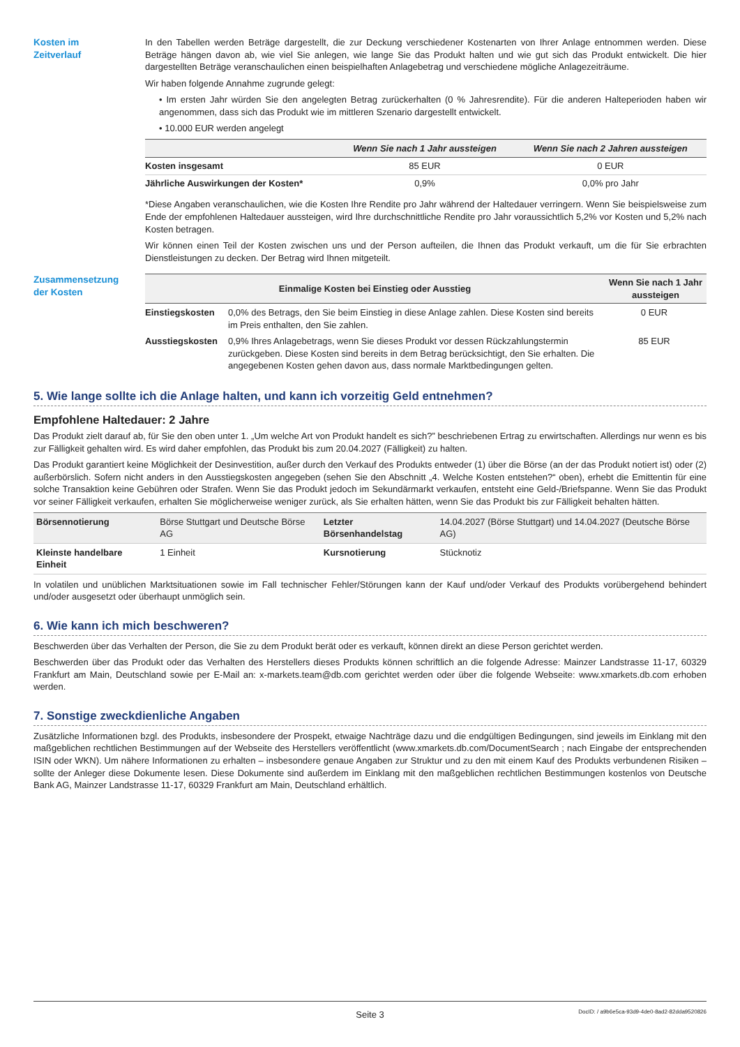Kosten im
Zeitverlauf
In den Tabellen werden Beträge dargestellt, die zur Deckung verschiedener Kostenarten von Ihrer Anlage entnommen werden. Diese Beträge hängen davon ab, wie viel Sie anlegen, wie lange Sie das Produkt halten und wie gut sich das Produkt entwickelt. Die hier dargestellten Beträge veranschaulichen einen beispielhaften Anlagebetrag und verschiedene mögliche Anlagezeiträume.
Wir haben folgende Annahme zugrunde gelegt:
• Im ersten Jahr würden Sie den angelegten Betrag zurückerhalten (0 % Jahresrendite). Für die anderen Halteperioden haben wir angenommen, dass sich das Produkt wie im mittleren Szenario dargestellt entwickelt.
• 10.000 EUR werden angelegt
| | Wenn Sie nach 1 Jahr aussteigen | Wenn Sie nach 2 Jahren aussteigen |
| --- | --- | --- |
| Kosten insgesamt | 85 EUR | 0 EUR |
| Jährliche Auswirkungen der Kosten* | 0,9% | 0,0% pro Jahr |
*Diese Angaben veranschaulichen, wie die Kosten Ihre Rendite pro Jahr während der Haltedauer verringern. Wenn Sie beispielsweise zum Ende der empfohlenen Haltedauer aussteigen, wird Ihre durchschnittliche Rendite pro Jahr voraussichtlich 5,2% vor Kosten und 5,2% nach Kosten betragen.
Wir können einen Teil der Kosten zwischen uns und der Person aufteilen, die Ihnen das Produkt verkauft, um die für Sie erbrachten Dienstleistungen zu decken. Der Betrag wird Ihnen mitgeteilt.
Zusammensetzung
der Kosten
| Einmalige Kosten bei Einstieg oder Ausstieg | | Wenn Sie nach 1 Jahr aussteigen |
| --- | --- | --- |
| Einstiegskosten | 0,0% des Betrags, den Sie beim Einstieg in diese Anlage zahlen. Diese Kosten sind bereits im Preis enthalten, den Sie zahlen. | 0 EUR |
| Ausstiegskosten | 0,9% Ihres Anlagebetrags, wenn Sie dieses Produkt vor dessen Rückzahlungstermin zurückgeben. Diese Kosten sind bereits in dem Betrag berücksichtigt, den Sie erhalten. Die angegebenen Kosten gehen davon aus, dass normale Marktbedingungen gelten. | 85 EUR |
5. Wie lange sollte ich die Anlage halten, und kann ich vorzeitig Geld entnehmen?
Empfohlene Haltedauer: 2 Jahre
Das Produkt zielt darauf ab, für Sie den oben unter 1. „Um welche Art von Produkt handelt es sich?” beschriebenen Ertrag zu erwirtschaften. Allerdings nur wenn es bis zur Fälligkeit gehalten wird. Es wird daher empfohlen, das Produkt bis zum 20.04.2027 (Fälligkeit) zu halten.
Das Produkt garantiert keine Möglichkeit der Desinvestition, außer durch den Verkauf des Produkts entweder (1) über die Börse (an der das Produkt notiert ist) oder (2) außerbörslich. Sofern nicht anders in den Ausstiegskosten angegeben (sehen Sie den Abschnitt „4. Welche Kosten entstehen?“ oben), erhebt die Emittentin für eine solche Transaktion keine Gebühren oder Strafen. Wenn Sie das Produkt jedoch im Sekundärmarkt verkaufen, entsteht eine Geld-/Briefspanne. Wenn Sie das Produkt vor seiner Fälligkeit verkaufen, erhalten Sie möglicherweise weniger zurück, als Sie erhalten hätten, wenn Sie das Produkt bis zur Fälligkeit behalten hätten.
| Börsennotierung | Börse Stuttgart und Deutsche Börse AG | Letzter Börsenhandelstag | 14.04.2027 (Börse Stuttgart) und 14.04.2027 (Deutsche Börse AG) |
| Kleinste handelbare Einheit | 1 Einheit | Kursnotierung | Stücknotiz |
In volatilen und unüblichen Marktsituationen sowie im Fall technischer Fehler/Störungen kann der Kauf und/oder Verkauf des Produkts vorübergehend behindert und/oder ausgesetzt oder überhaupt unmöglich sein.
6. Wie kann ich mich beschweren?
Beschwerden über das Verhalten der Person, die Sie zu dem Produkt berät oder es verkauft, können direkt an diese Person gerichtet werden.
Beschwerden über das Produkt oder das Verhalten des Herstellers dieses Produkts können schriftlich an die folgende Adresse: Mainzer Landstrasse 11-17, 60329 Frankfurt am Main, Deutschland sowie per E-Mail an: x-markets.team@db.com gerichtet werden oder über die folgende Webseite: www.xmarkets.db.com erhoben werden.
7. Sonstige zweckdienliche Angaben
Zusätzliche Informationen bzgl. des Produkts, insbesondere der Prospekt, etwaige Nachträge dazu und die endgültigen Bedingungen, sind jeweils im Einklang mit den maßgeblichen rechtlichen Bestimmungen auf der Webseite des Herstellers veröffentlicht (www.xmarkets.db.com/DocumentSearch ; nach Eingabe der entsprechenden ISIN oder WKN). Um nähere Informationen zu erhalten – insbesondere genaue Angaben zur Struktur und zu den mit einem Kauf des Produkts verbundenen Risiken – sollte der Anleger diese Dokumente lesen. Diese Dokumente sind außerdem im Einklang mit den maßgeblichen rechtlichen Bestimmungen kostenlos von Deutsche Bank AG, Mainzer Landstrasse 11-17, 60329 Frankfurt am Main, Deutschland erhältlich.
Seite 3
DocID: / a9b6e5ca-93d9-4de0-8ad2-82dda9520826